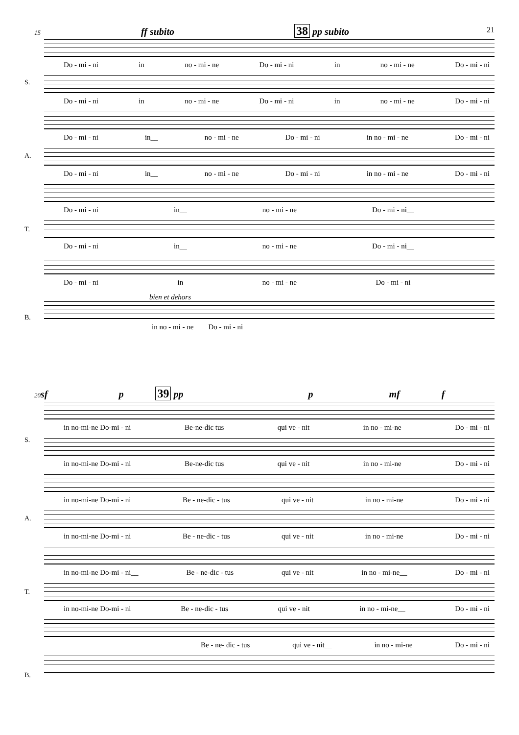21
15 ff subito 38 pp subito
S.
A.
T.
B.
Do - mi - ni in no - mi - ne Do - mi - ni in no - mi - ne Do - mi - ni
Do - mi - ni in no - mi - ne Do - mi - ni in no - mi - ne Do - mi - ni
Do - mi - ni in__ no - mi - ne Do - mi - ni in no - mi - ne Do - mi - ni
Do - mi - ni in__ no - mi - ne Do - mi - ni in no - mi - ne Do - mi - ni
Do - mi - ni in__ no - mi - ne Do - mi - ni__
Do - mi - ni in__ no - mi - ne Do - mi - ni__
Do - mi - ni in no - mi - ne Do - mi - ni
bien et dehors
in no - mi - ne Do - mi - ni
20sf p 39 pp p mf f
S.
A.
T.
B.
in no-mi-ne Do-mi - ni Be-ne-dic tus qui ve - nit in no - mi-ne Do - mi - ni
in no-mi-ne Do-mi - ni Be-ne-dic tus qui ve - nit in no - mi-ne Do - mi - ni
in no-mi-ne Do-mi - ni Be - ne-dic - tus qui ve - nit in no - mi-ne Do - mi - ni
in no-mi-ne Do-mi - ni Be - ne-dic - tus qui ve - nit in no - mi-ne Do - mi - ni
in no-mi-ne Do-mi - ni__ Be - ne-dic - tus qui ve - nit in no - mi-ne__ Do - mi - ni
in no-mi-ne Do-mi - ni Be - ne-dic - tus qui ve - nit in no - mi-ne__ Do - mi - ni
Be - ne- dic - tus qui ve - nit__ in no - mi-ne Do - mi - ni